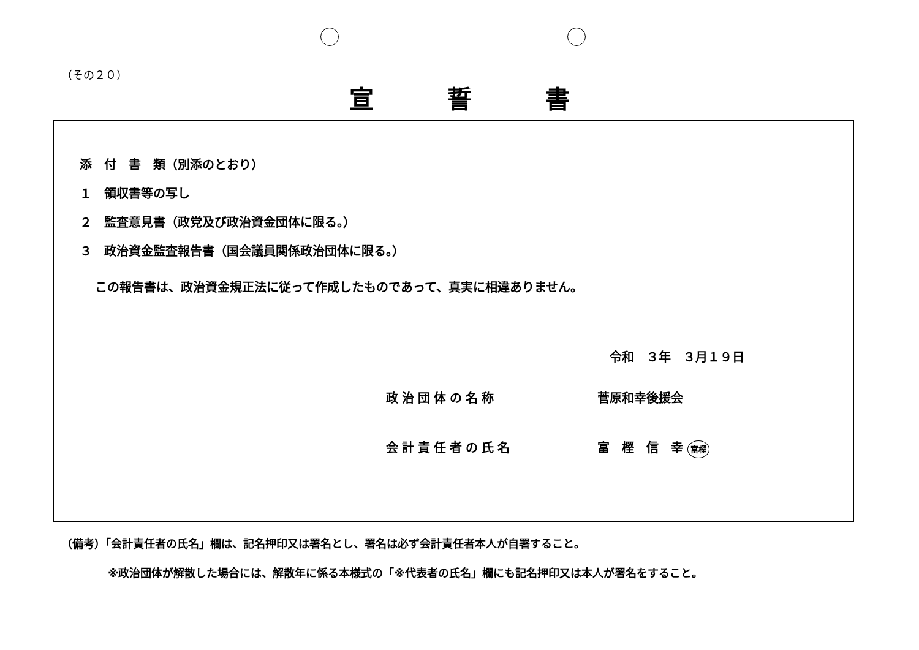（その２０）
宣誓書
添　付　書　類（別添のとおり）
１　領収書等の写し
２　監査意見書（政党及び政治資金団体に限る。）
３　政治資金監査報告書（国会議員関係政治団体に限る。）
この報告書は、政治資金規正法に従って作成したものであって、真実に相違ありません。
令和　３年　３月１９日
政治団体の名称 菅原和幸後援会
会計責任者の氏名 富　樫　信　幸 富樫
（備考）「会計責任者の氏名」欄は、記名押印又は署名とし、署名は必ず会計責任者本人が自署すること。
※政治団体が解散した場合には、解散年に係る本様式の「※代表者の氏名」欄にも記名押印又は本人が署名をすること。